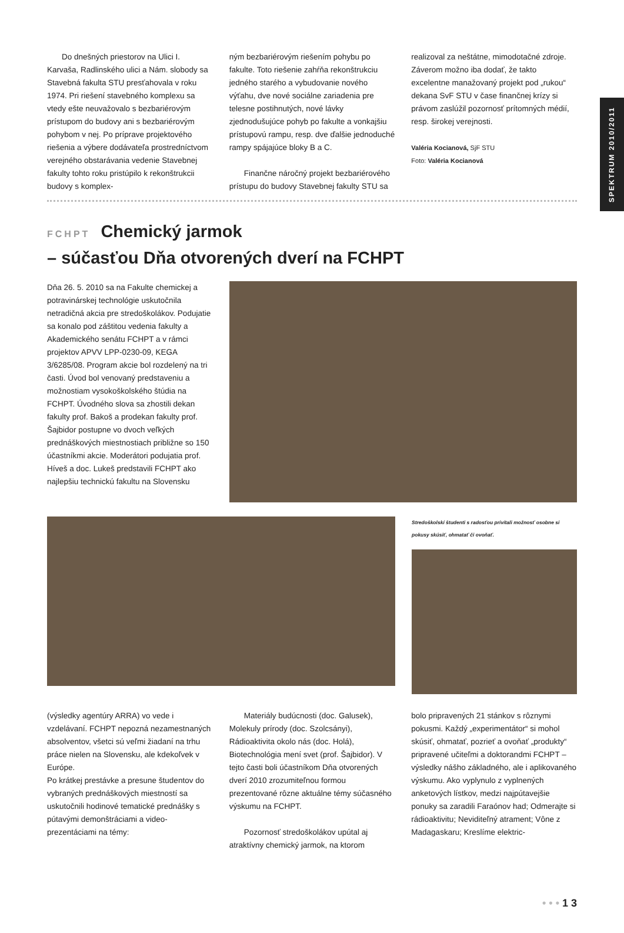SPEKTRUM 2010/2011
Do dnešných priestorov na Ulici I. Karvaša, Radlinského ulici a Nám. slobody sa Stavebná fakulta STU presťahovala v roku 1974. Pri riešení stavebného komplexu sa vtedy ešte neuvažovalo s bezbariérovým prístupom do budovy ani s bezbariérovým pohybom v nej. Po príprave projektového riešenia a výbere dodávateľa prostredníctvom verejného obstarávania vedenie Stavebnej fakulty tohto roku pristúpilo k rekonštrukcii budovy s komplex-
ným bezbariérovým riešením pohybu po fakulte. Toto riešenie zahŕňa rekonštrukciu jedného starého a vybudovanie nového výťahu, dve nové sociálne zariadenia pre telesne postihnutých, nové lávky zjednodušujúce pohyb po fakulte a vonkajšiu prístupovú rampu, resp. dve ďalšie jednoduché rampy spájajúce bloky B a C.
Finančne náročný projekt bezbariérového prístupu do budovy Stavebnej fakulty STU sa
realizoval za neštátne, mimodotačné zdroje. Záverom možno iba dodať, že takto excelentne manažovaný projekt pod „rukou“ dekana SvF STU v čase finančnej krízy si právom zaslúžil pozornosť prítomných médií, resp. širokej verejnosti.
Valéria Kocianová, SjF STU
Foto: Valéria Kocianová
FCHPT Chemický jarmok
– súčasťou Dňa otvorených dverí na FCHPT
Dňa 26. 5. 2010 sa na Fakulte chemickej a potravinárskej technológie uskutočnila netradičná akcia pre stredoškolákov. Podujatie sa konalo pod záštitou vedenia fakulty a Akademického senátu FCHPT a v rámci projektov APVV LPP-0230-09, KEGA 3/6285/08. Program akcie bol rozdelený na tri časti. Úvod bol venovaný predstaveniu a možnostiam vysokoškolského štúdia na FCHPT. Úvodného slova sa zhostili dekan fakulty prof. Bakoš a prodekan fakulty prof. Šajbidor postupne vo dvoch veľkých prednáškových miestnostiach približne so 150 účastníkmi akcie. Moderátori podujatia prof. Híveš a doc. Lukeš predstavili FCHPT ako najlepšiu technickú fakultu na Slovensku
Stredoškolskí študenti s radosťou privítali možnosť osobne si pokusy skúsiť, ohmatať či ovoňať.
(výsledky agentúry ARRA) vo vede i vzdelávaní. FCHPT nepozná nezamestnaných absolventov, všetci sú veľmi žiadaní na trhu práce nielen na Slovensku, ale kdekoľvek v Európe.
Po krátkej prestávke a presune študentov do vybraných prednáškových miestností sa uskutočnili hodinové tematické prednášky s pútavými demonštráciami a video-prezentáciami na témy:
Materiály budúcnosti (doc. Galusek), Molekuly prírody (doc. Szolcsányi), Rádioaktivita okolo nás (doc. Holá), Biotechnológia mení svet (prof. Šajbidor). V tejto časti boli účastníkom Dňa otvorených dverí 2010 zrozumiteľnou formou prezentované rôzne aktuálne témy súčasného výskumu na FCHPT.
Pozornosť stredoškolákov upútal aj atraktívny chemický jarmok, na ktorom
bolo pripravených 21 stánkov s rôznymi pokusmi. Každý „experimentátor“ si mohol skúsiť, ohmatať, pozrieť a ovoňať „produkty“ pripravené učiteľmi a doktorandmi FCHPT – výsledky nášho základného, ale i aplikovaného výskumu. Ako vyplynulo z vyplnených anketových lístkov, medzi najpútavejšie ponuky sa zaradili Faraónov had; Odmerajte si rádioaktivitu; Neviditeľný atrament; Vône z Madagaskaru; Kreslíme elektric-
• • • 1 3